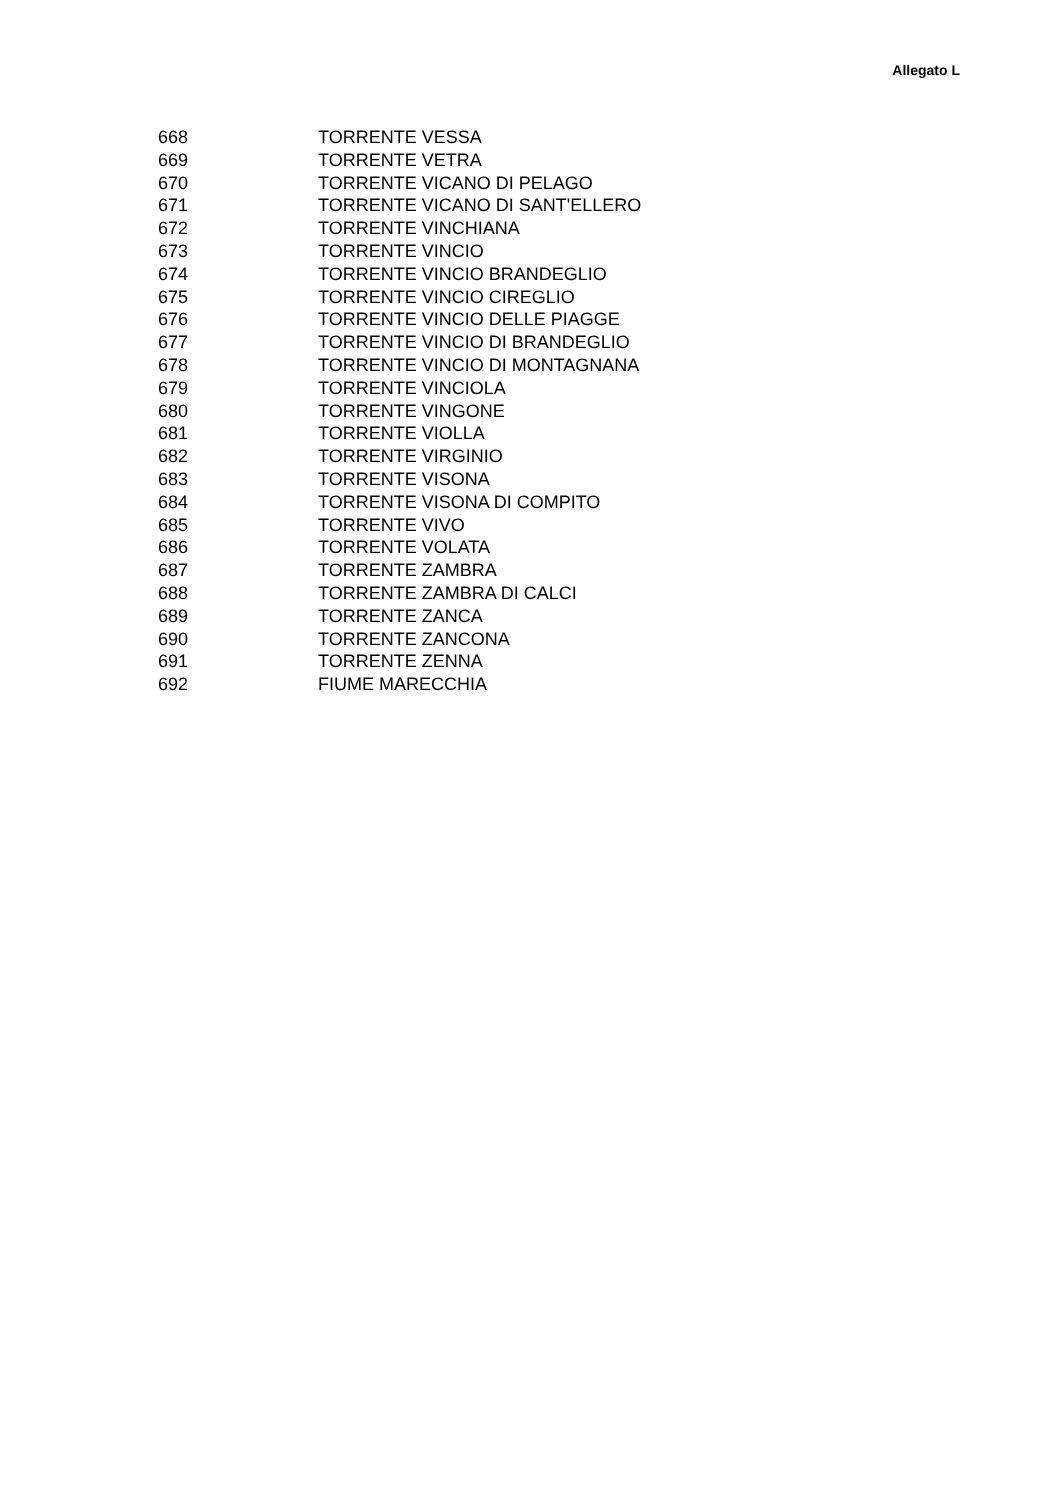Allegato L
| 668 | TORRENTE VESSA |
| 669 | TORRENTE VETRA |
| 670 | TORRENTE VICANO DI PELAGO |
| 671 | TORRENTE VICANO DI SANT'ELLERO |
| 672 | TORRENTE VINCHIANA |
| 673 | TORRENTE VINCIO |
| 674 | TORRENTE VINCIO BRANDEGLIO |
| 675 | TORRENTE VINCIO CIREGLIO |
| 676 | TORRENTE VINCIO DELLE PIAGGE |
| 677 | TORRENTE VINCIO DI BRANDEGLIO |
| 678 | TORRENTE VINCIO DI MONTAGNANA |
| 679 | TORRENTE VINCIOLA |
| 680 | TORRENTE VINGONE |
| 681 | TORRENTE VIOLLA |
| 682 | TORRENTE VIRGINIO |
| 683 | TORRENTE VISONA |
| 684 | TORRENTE VISONA DI COMPITO |
| 685 | TORRENTE VIVO |
| 686 | TORRENTE VOLATA |
| 687 | TORRENTE ZAMBRA |
| 688 | TORRENTE ZAMBRA DI CALCI |
| 689 | TORRENTE ZANCA |
| 690 | TORRENTE ZANCONA |
| 691 | TORRENTE ZENNA |
| 692 | FIUME MARECCHIA |